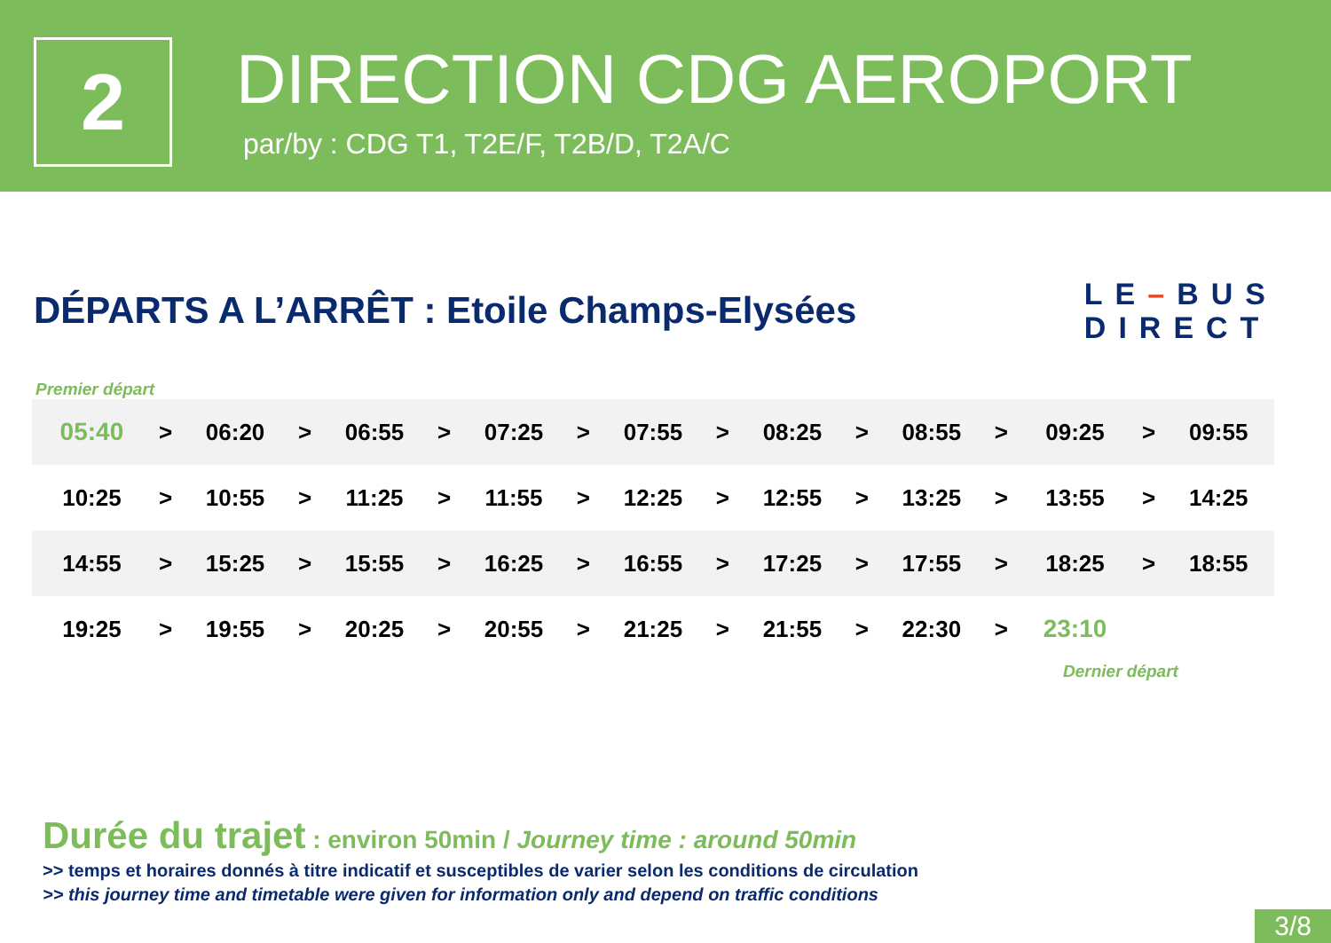2
DIRECTION CDG AEROPORT
par/by : CDG T1, T2E/F, T2B/D, T2A/C
DÉPARTS A L’ARRÊT : Etoile Champs-Elysées
LE–BUS
DIRECT
Premier départ
| 05:40 | > | 06:20 | > | 06:55 | > | 07:25 | > | 07:55 | > | 08:25 | > | 08:55 | > | 09:25 | > | 09:55 |
| 10:25 | > | 10:55 | > | 11:25 | > | 11:55 | > | 12:25 | > | 12:55 | > | 13:25 | > | 13:55 | > | 14:25 |
| 14:55 | > | 15:25 | > | 15:55 | > | 16:25 | > | 16:55 | > | 17:25 | > | 17:55 | > | 18:25 | > | 18:55 |
| 19:25 | > | 19:55 | > | 20:25 | > | 20:55 | > | 21:25 | > | 21:55 | > | 22:30 | > | 23:10 | | |
Dernier départ
Durée du trajet : environ 50min / Journey time : around 50min
>> temps et horaires donnés à titre indicatif et susceptibles de varier selon les conditions de circulation
>> this journey time and timetable were given for information only and depend on traffic conditions
3/8